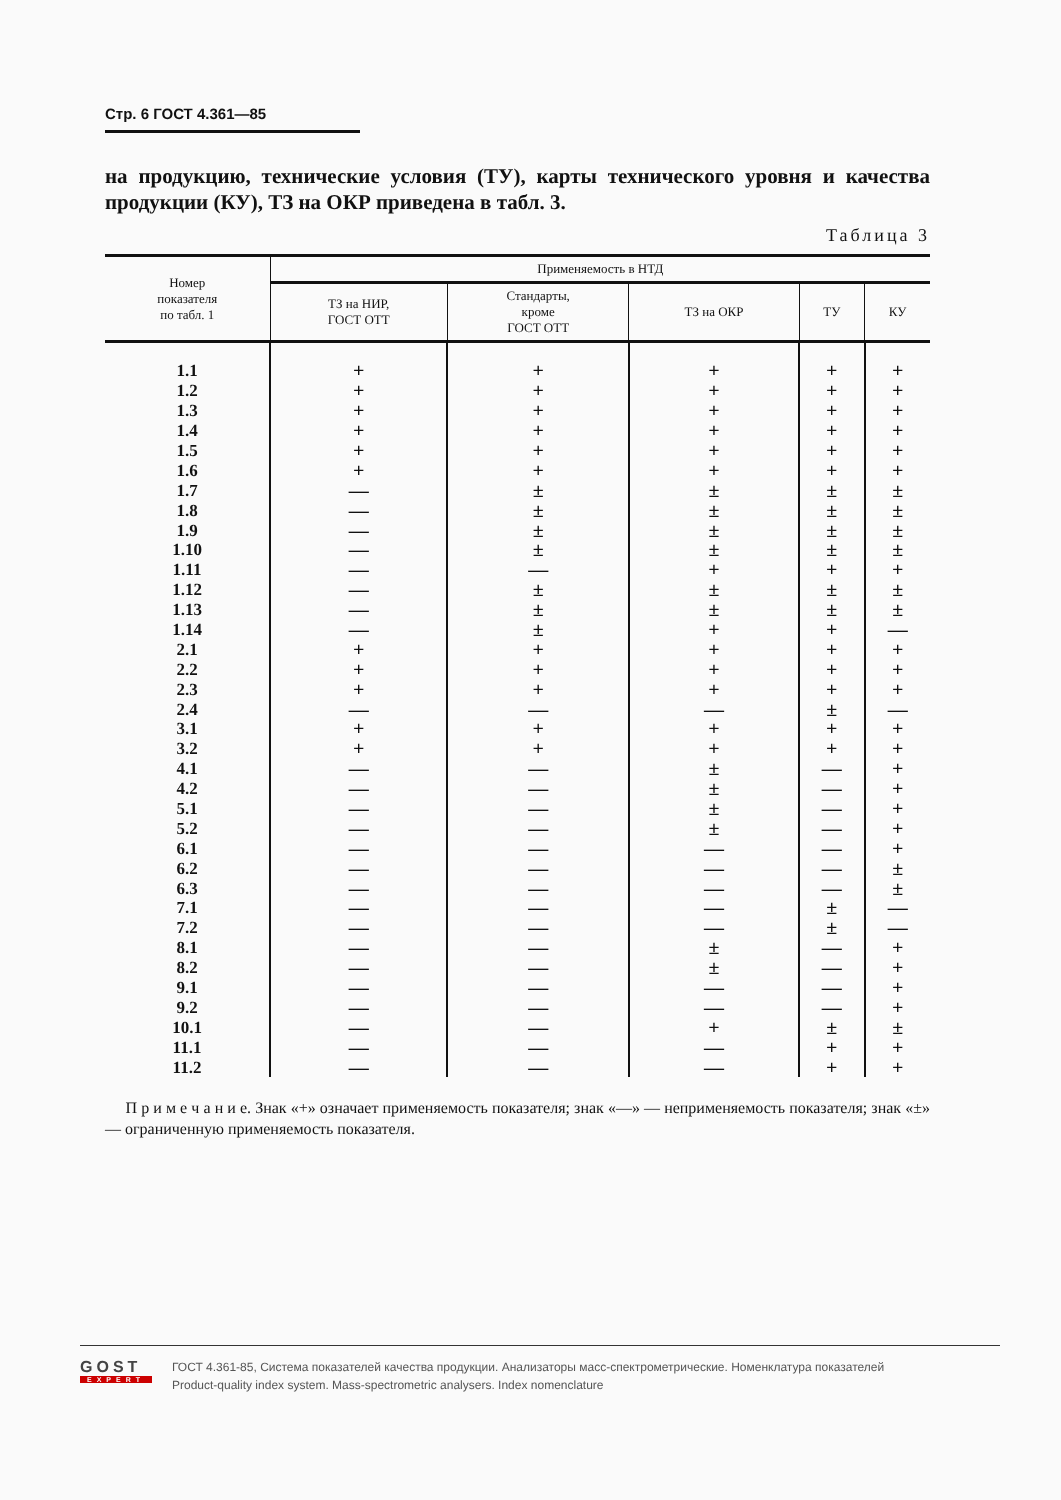Стр. 6 ГОСТ 4.361—85
на продукцию, технические условия (ТУ), карты технического уровня и качества продукции (КУ), ТЗ на ОКР приведена в табл. 3.
Таблица 3
| Номер показателя по табл. 1 | Применяемость в НТД | | | | |
| --- | --- | --- | --- | --- | --- |
| | ТЗ на НИР, ГОСТ ОТТ | Стандарты, кроме ГОСТ ОТТ | ТЗ на ОКР | ТУ | КУ |
| 1.1 | + | + | + | + | + |
| 1.2 | + | + | + | + | + |
| 1.3 | + | + | + | + | + |
| 1.4 | + | + | + | + | + |
| 1.5 | + | + | + | + | + |
| 1.6 | + | + | + | + | + |
| 1.7 | — | ± | ± | ± | ± |
| 1.8 | — | ± | ± | ± | ± |
| 1.9 | — | ± | ± | ± | ± |
| 1.10 | — | ± | ± | ± | ± |
| 1.11 | — | — | + | + | + |
| 1.12 | — | ± | ± | ± | ± |
| 1.13 | — | ± | ± | ± | ± |
| 1.14 | — | ± | + | + | — |
| 2.1 | + | + | + | + | + |
| 2.2 | + | + | + | + | + |
| 2.3 | + | + | + | + | + |
| 2.4 | — | — | — | ± | — |
| 3.1 | + | + | + | + | + |
| 3.2 | + | + | + | + | + |
| 4.1 | — | — | ± | — | + |
| 4.2 | — | — | ± | — | + |
| 5.1 | — | — | ± | — | + |
| 5.2 | — | — | ± | — | + |
| 6.1 | — | — | — | — | + |
| 6.2 | — | — | — | — | ± |
| 6.3 | — | — | — | — | ± |
| 7.1 | — | — | — | ± | — |
| 7.2 | — | — | — | ± | — |
| 8.1 | — | — | ± | — | + |
| 8.2 | — | — | ± | — | + |
| 9.1 | — | — | — | — | + |
| 9.2 | — | — | — | — | + |
| 10.1 | — | — | + | ± | ± |
| 11.1 | — | — | — | + | + |
| 11.2 | — | — | — | + | + |
П р и м е ч а н и е. Знак «+» означает применяемость показателя; знак «—» — неприменяемость показателя; знак «±» — ограниченную применяемость показателя.
GOST
EXPERT
ГОСТ 4.361-85, Система показателей качества продукции. Анализаторы масс-спектрометрические. Номенклатура показателей
Product-quality index system. Mass-spectrometric analysers. Index nomenclature